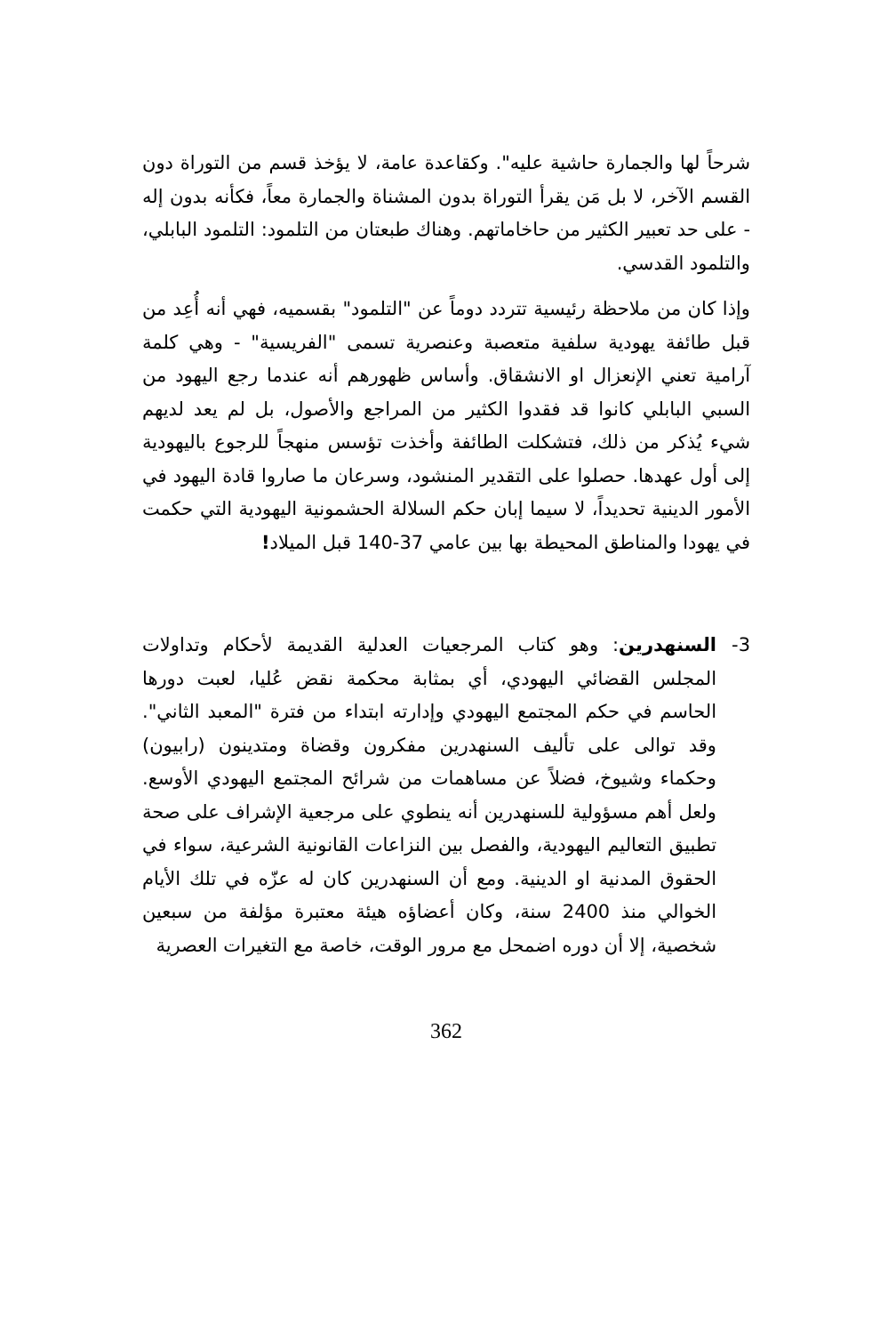شرحاً لها والجمارة حاشية عليه". وكقاعدة عامة، لا يؤخذ قسم من التوراة دون القسم الآخر، لا بل مَن يقرأ التوراة بدون المشناة والجمارة معاً، فكأنه بدون إله - على حد تعبير الكثير من حاخاماتهم. وهناك طبعتان من التلمود: التلمود البابلي، والتلمود القدسي.
وإذا كان من ملاحظة رئيسية تتردد دوماً عن "التلمود" بقسميه، فهي أنه أُعِد من قبل طائفة يهودية سلفية متعصبة وعنصرية تسمى "الفريسية" - وهي كلمة آرامية تعني الإنعزال او الانشقاق. وأساس ظهورهم أنه عندما رجع اليهود من السبي البابلي كانوا قد فقدوا الكثير من المراجع والأصول، بل لم يعد لديهم شيء يُذكر من ذلك، فتشكلت الطائفة وأخذت تؤسس منهجاً للرجوع باليهودية إلى أول عهدها. حصلوا على التقدير المنشود، وسرعان ما صاروا قادة اليهود في الأمور الدينية تحديداً، لا سيما إبان حكم السلالة الحشمونية اليهودية التي حكمت في يهودا والمناطق المحيطة بها بين عامي 37-140 قبل الميلاد!
3- السنهدرين: وهو كتاب المرجعيات العدلية القديمة لأحكام وتداولات المجلس القضائي اليهودي، أي بمثابة محكمة نقض عُليا، لعبت دورها الحاسم في حكم المجتمع اليهودي وإدارته ابتداء من فترة "المعبد الثاني". وقد توالى على تأليف السنهدرين مفكرون وقضاة ومتدينون (رابيون) وحكماء وشيوخ، فضلاً عن مساهمات من شرائح المجتمع اليهودي الأوسع. ولعل أهم مسؤولية للسنهدرين أنه ينطوي على مرجعية الإشراف على صحة تطبيق التعاليم اليهودية، والفصل بين النزاعات القانونية الشرعية، سواء في الحقوق المدنية او الدينية. ومع أن السنهدرين كان له عزّه في تلك الأيام الخوالي منذ 2400 سنة، وكان أعضاؤه هيئة معتبرة مؤلفة من سبعين شخصية، إلا أن دوره اضمحل مع مرور الوقت، خاصة مع التغيرات العصرية
362